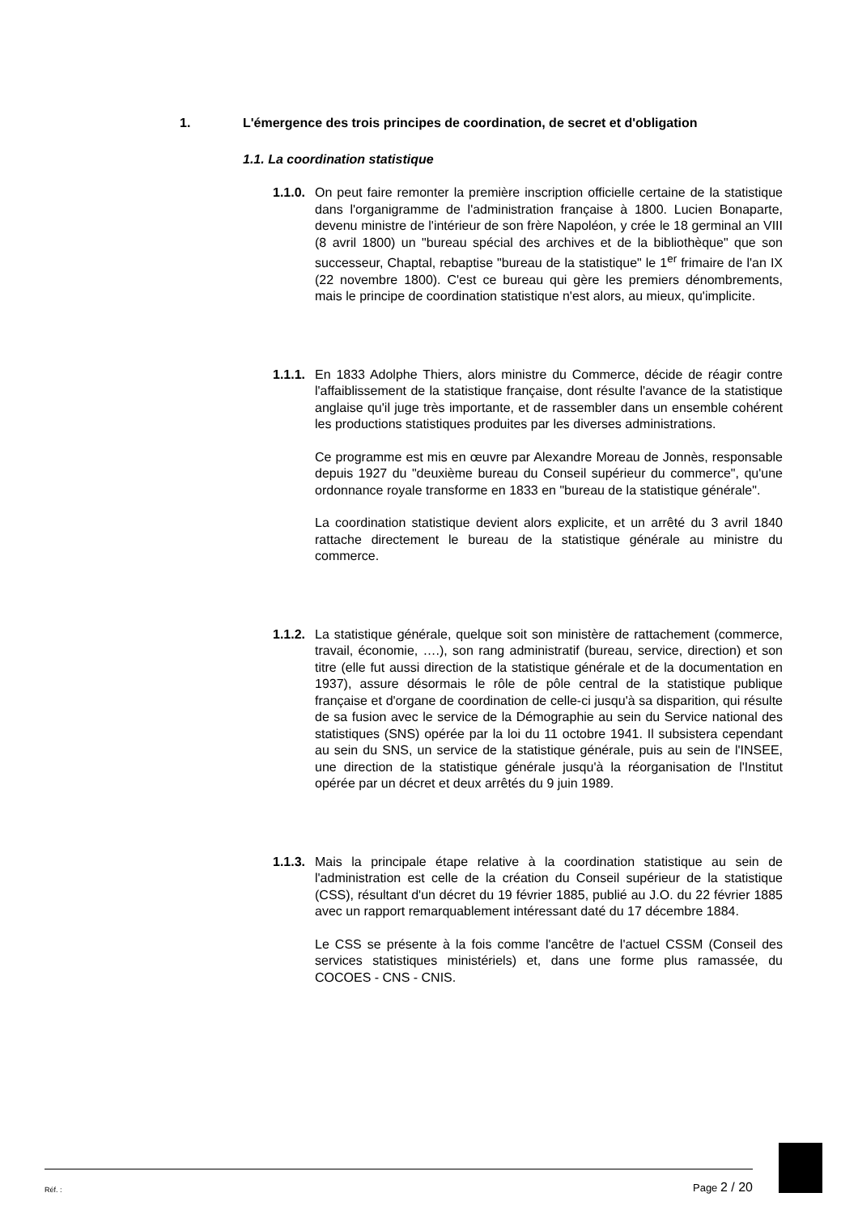1. L'émergence des trois principes de coordination, de secret et d'obligation
1.1. La coordination statistique
1.1.0.
On peut faire remonter la première inscription officielle certaine de la statistique dans l'organigramme de l'administration française à 1800. Lucien Bonaparte, devenu ministre de l'intérieur de son frère Napoléon, y crée le 18 germinal an VIII (8 avril 1800) un "bureau spécial des archives et de la bibliothèque" que son successeur, Chaptal, rebaptise "bureau de la statistique" le 1<sup>er</sup> frimaire de l'an IX (22 novembre 1800). C'est ce bureau qui gère les premiers dénombrements, mais le principe de coordination statistique n'est alors, au mieux, qu'implicite.
1.1.1.
En 1833 Adolphe Thiers, alors ministre du Commerce, décide de réagir contre l'affaiblissement de la statistique française, dont résulte l'avance de la statistique anglaise qu'il juge très importante, et de rassembler dans un ensemble cohérent les productions statistiques produites par les diverses administrations.
Ce programme est mis en œuvre par Alexandre Moreau de Jonnès, responsable depuis 1927 du "deuxième bureau du Conseil supérieur du commerce", qu'une ordonnance royale transforme en 1833 en "bureau de la statistique générale".
La coordination statistique devient alors explicite, et un arrêté du 3 avril 1840 rattache directement le bureau de la statistique générale au ministre du commerce.
1.1.2.
La statistique générale, quelque soit son ministère de rattachement (commerce, travail, économie, ….), son rang administratif (bureau, service, direction) et son titre (elle fut aussi direction de la statistique générale et de la documentation en 1937), assure désormais le rôle de pôle central de la statistique publique française et d'organe de coordination de celle-ci jusqu'à sa disparition, qui résulte de sa fusion avec le service de la Démographie au sein du Service national des statistiques (SNS) opérée par la loi du 11 octobre 1941. Il subsistera cependant au sein du SNS, un service de la statistique générale, puis au sein de l'INSEE, une direction de la statistique générale jusqu'à la réorganisation de l'Institut opérée par un décret et deux arrêtés du 9 juin 1989.
1.1.3.
Mais la principale étape relative à la coordination statistique au sein de l'administration est celle de la création du Conseil supérieur de la statistique (CSS), résultant d'un décret du 19 février 1885, publié au J.O. du 22 février 1885 avec un rapport remarquablement intéressant daté du 17 décembre 1884.
Le CSS se présente à la fois comme l'ancêtre de l'actuel CSSM (Conseil des services statistiques ministériels) et, dans une forme plus ramassée, du COCOES - CNS - CNIS.
Réf. : Page 2 / 20